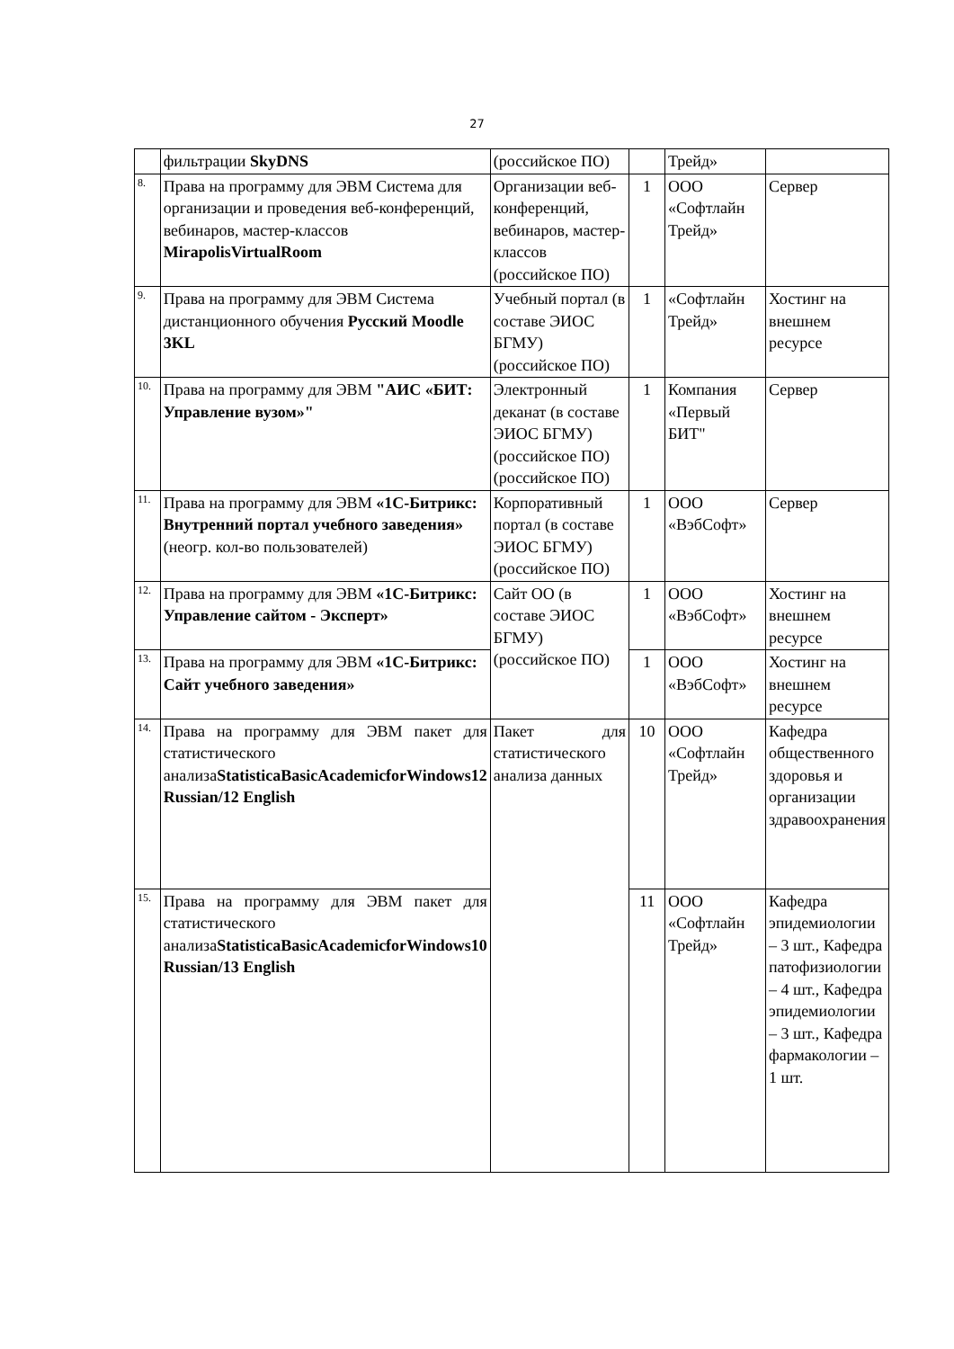27
| | фильтрации SkyDNS | (российское ПО) | | Трейд» | |
| 8. | Права на программу для ЭВМ Система для организации и проведения веб-конференций, вебинаров, мастер-классов MirapolisVirtualRoom | Организации веб-конференций, вебинаров, мастер-классов (российское ПО) | 1 | ООО «Софтлайн Трейд» | Сервер |
| 9. | Права на программу для ЭВМ Система дистанционного обучения Русский Moodle 3KL | Учебный портал (в составе ЭИОС БГМУ) (российское ПО) | 1 | «Софтлайн Трейд» | Хостинг на внешнем ресурсе |
| 10. | Права на программу для ЭВМ "АИС «БИТ: Управление вузом»" | Электронный деканат (в составе ЭИОС БГМУ) (российское ПО) (российское ПО) | 1 | Компания «Первый БИТ" | Сервер |
| 11. | Права на программу для ЭВМ «1С-Битрикс: Внутренний портал учебного заведения» (неогр. кол-во пользователей) | Корпоративный портал (в составе ЭИОС БГМУ) (российское ПО) | 1 | ООО «ВэбСофт» | Сервер |
| 12. | Права на программу для ЭВМ «1С-Битрикс: Управление сайтом - Эксперт» | Сайт ОО (в составе ЭИОС БГМУ) (российское ПО) | 1 | ООО «ВэбСофт» | Хостинг на внешнем ресурсе |
| 13. | Права на программу для ЭВМ «1С-Битрикс: Сайт учебного заведения» | | 1 | ООО «ВэбСофт» | Хостинг на внешнем ресурсе |
| 14. | Права на программу для ЭВМ пакет для статистического анализа StatisticaBasicAcademicforWindows12 Russian/12 English | Пакет для статистического анализа данных | 10 | ООО «Софтлайн Трейд» | Кафедра общественного здоровья и организации здравоохранения |
| 15. | Права на программу для ЭВМ пакет для статистического анализа StatisticaBasicAcademicforWindows10 Russian/13 English | | 11 | ООО «Софтлайн Трейд» | Кафедра эпидемиологии – 3 шт., Кафедра патофизиологии – 4 шт., Кафедра эпидемиологии – 3 шт., Кафедра фармакологии – 1 шт. |